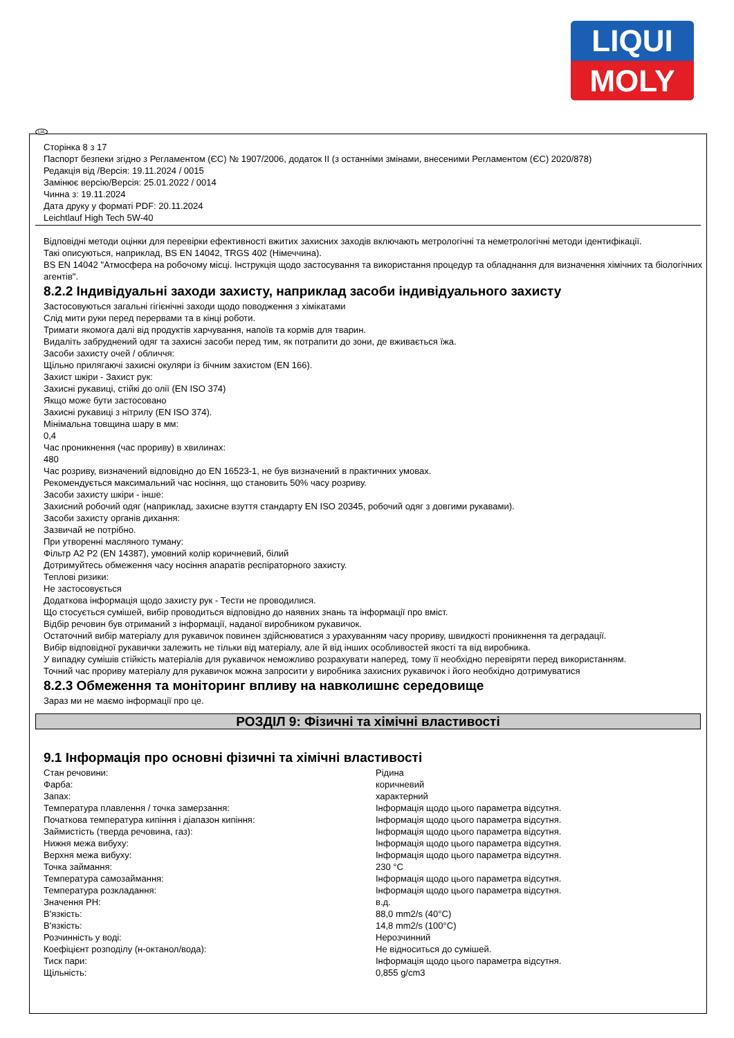LIQUI
MOLY
UA
Сторінка 8 з 17
Паспорт безпеки згідно з Регламентом (ЄС) № 1907/2006, додаток II (з останніми змінами, внесеними Регламентом (ЄС) 2020/878)
Редакція від /Версія: 19.11.2024 / 0015
Замінює версію/Версія: 25.01.2022 / 0014
Чинна з: 19.11.2024
Дата друку у форматі PDF: 20.11.2024
Leichtlauf High Tech 5W-40
Відповідні методи оцінки для перевірки ефективності вжитих захисних заходів включають метрологічні та неметрологічні методи ідентифікації.
Такі описуються, наприклад, BS EN 14042, TRGS 402 (Німеччина).
BS EN 14042 "Атмосфера на робочому місці. Інструкція щодо застосування та використання процедур та обладнання для визначення хімічних та біологічних агентів".
8.2.2 Індивідуальні заходи захисту, наприклад засоби індивідуального захисту
Застосовуються загальні гігієнічні заходи щодо поводження з хімікатами
Слід мити руки перед перервами та в кінці роботи.
Тримати якомога далі від продуктів харчування, напоїв та кормів для тварин.
Видаліть забруднений одяг та захисні засоби перед тим, як потрапити до зони, де вживається їжа.
Засоби захисту очей / обличчя:
Щільно прилягаючі захисні окуляри із бічним захистом (EN 166).
Захист шкіри - Захист рук:
Захисні рукавиці, стійкі до олії (EN ISO 374)
Якщо може бути застосовано
Захисні рукавиці з нітрилу (EN ISO 374).
Мінімальна товщина шару в мм:
0,4
Час проникнення (час прориву) в хвилинах:
480
Час розриву, визначений відповідно до EN 16523-1, не був визначений в практичних умовах.
Рекомендується максимальний час носіння, що становить 50% часу розриву.
Засоби захисту шкіри - інше:
Захисний робочий одяг (наприклад, захисне взуття стандарту EN ISO 20345, робочий одяг з довгими рукавами).
Засоби захисту органів дихання:
Зазвичай не потрібно.
При утворенні масляного туману:
Фільтр A2 P2 (EN 14387), умовний колір коричневий, білий
Дотримуйтесь обмеження часу носіння апаратів респіраторного захисту.
Теплові ризики:
Не застосовується
Додаткова інформація щодо захисту рук - Тести не проводилися.
Що стосується сумішей, вибір проводиться відповідно до наявних знань та інформації про вміст.
Відбір речовин був отриманий з інформації, наданої виробником рукавичок.
Остаточний вибір матеріалу для рукавичок повинен здійснюватися з урахуванням часу прориву, швидкості проникнення та деградації.
Вибір відповідної рукавички залежить не тільки від матеріалу, але й від інших особливостей якості та від виробника.
У випадку сумішів стійкість матеріалів для рукавичок неможливо розрахувати наперед, тому її необхідно перевіряти перед використанням.
Точний час прориву матеріалу для рукавичок можна запросити у виробника захисних рукавичок і його необхідно дотримуватися
8.2.3 Обмеження та моніторинг впливу на навколишнє середовище
Зараз ми не маємо інформації про це.
РОЗДІЛ 9: Фізичні та хімічні властивості
9.1 Інформація про основні фізичні та хімічні властивості
| Стан речовини: | Рідина |
| Фарба: | коричневий |
| Запах: | характерний |
| Температура плавлення / точка замерзання: | Інформація щодо цього параметра відсутня. |
| Початкова температура кипіння і діапазон кипіння: | Інформація щодо цього параметра відсутня. |
| Займистість (тверда речовина, газ): | Інформація щодо цього параметра відсутня. |
| Нижня межа вибуху: | Інформація щодо цього параметра відсутня. |
| Верхня межа вибуху: | Інформація щодо цього параметра відсутня. |
| Точка займання: | 230 °C |
| Температура самозаймання: | Інформація щодо цього параметра відсутня. |
| Температура розкладання: | Інформація щодо цього параметра відсутня. |
| Значення PH: | в.д. |
| В'язкість: | 88,0 mm2/s (40°C) |
| В'язкість: | 14,8 mm2/s (100°C) |
| Розчинність у воді: | Нерозчинний |
| Коефіцієнт розподілу (н-октанол/вода): | Не відноситься до сумішей. |
| Тиск пари: | Інформація щодо цього параметра відсутня. |
| Щільність: | 0,855 g/cm3 |